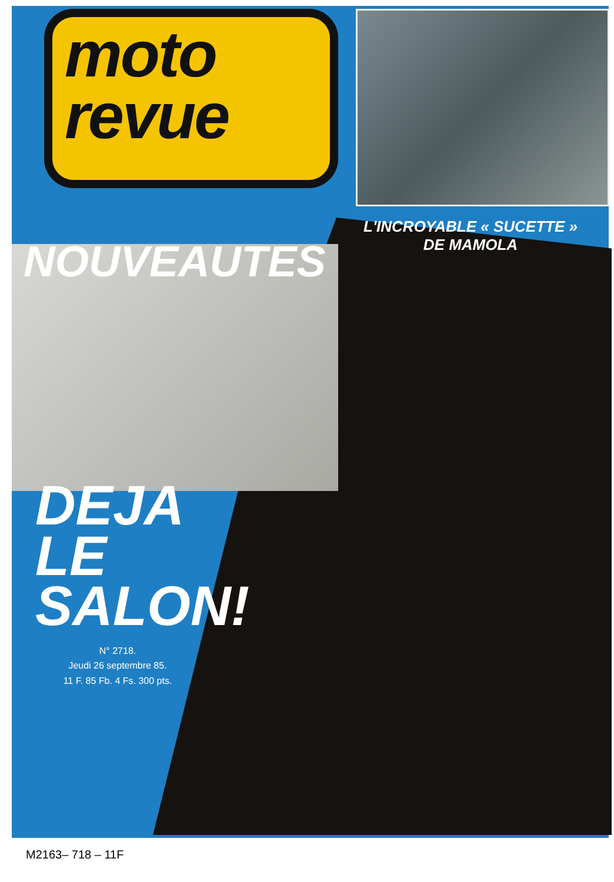moto
revue
L'INCROYABLE « SUCETTE »
DE MAMOLA
NOUVEAUTES
DEJA
LE
SALON!
N° 2718.
Jeudi 26 septembre 85.
11 F. 85 Fb. 4 Fs. 300 pts.
M2163– 718 – 11F